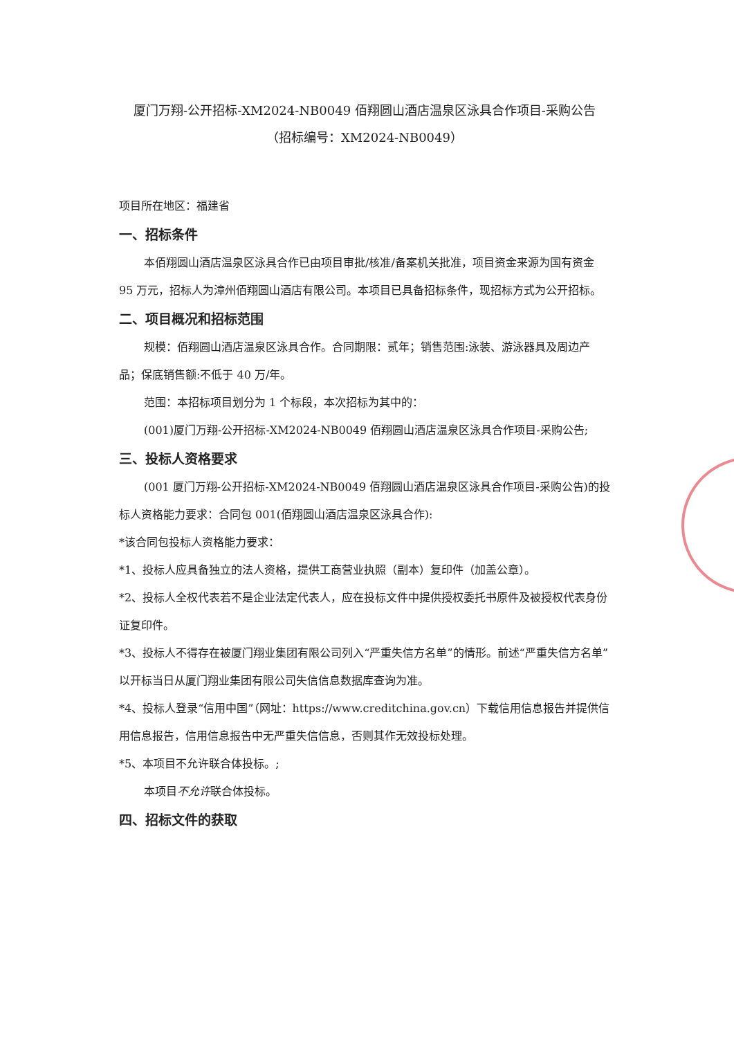厦门万翔-公开招标-XM2024-NB0049 佰翔圆山酒店温泉区泳具合作项目-采购公告
（招标编号：XM2024-NB0049）
项目所在地区：福建省
一、招标条件
本佰翔圆山酒店温泉区泳具合作已由项目审批/核准/备案机关批准，项目资金来源为国有资金 95 万元，招标人为漳州佰翔圆山酒店有限公司。本项目已具备招标条件，现招标方式为公开招标。
二、项目概况和招标范围
规模：佰翔圆山酒店温泉区泳具合作。合同期限：贰年；销售范围:泳装、游泳器具及周边产品；保底销售额:不低于 40 万/年。
范围：本招标项目划分为 1 个标段，本次招标为其中的：
(001)厦门万翔-公开招标-XM2024-NB0049 佰翔圆山酒店温泉区泳具合作项目-采购公告;
三、投标人资格要求
(001 厦门万翔-公开招标-XM2024-NB0049 佰翔圆山酒店温泉区泳具合作项目-采购公告)的投标人资格能力要求：合同包 001(佰翔圆山酒店温泉区泳具合作):
*该合同包投标人资格能力要求：
*1、投标人应具备独立的法人资格，提供工商营业执照（副本）复印件（加盖公章）。
*2、投标人全权代表若不是企业法定代表人，应在投标文件中提供授权委托书原件及被授权代表身份证复印件。
*3、投标人不得存在被厦门翔业集团有限公司列入“严重失信方名单”的情形。前述“严重失信方名单”以开标当日从厦门翔业集团有限公司失信信息数据库查询为准。
*4、投标人登录“信用中国”（网址：https://www.creditchina.gov.cn）下载信用信息报告并提供信用信息报告，信用信息报告中无严重失信信息，否则其作无效投标处理。
*5、本项目不允许联合体投标。;
本项目不允许联合体投标。
四、招标文件的获取